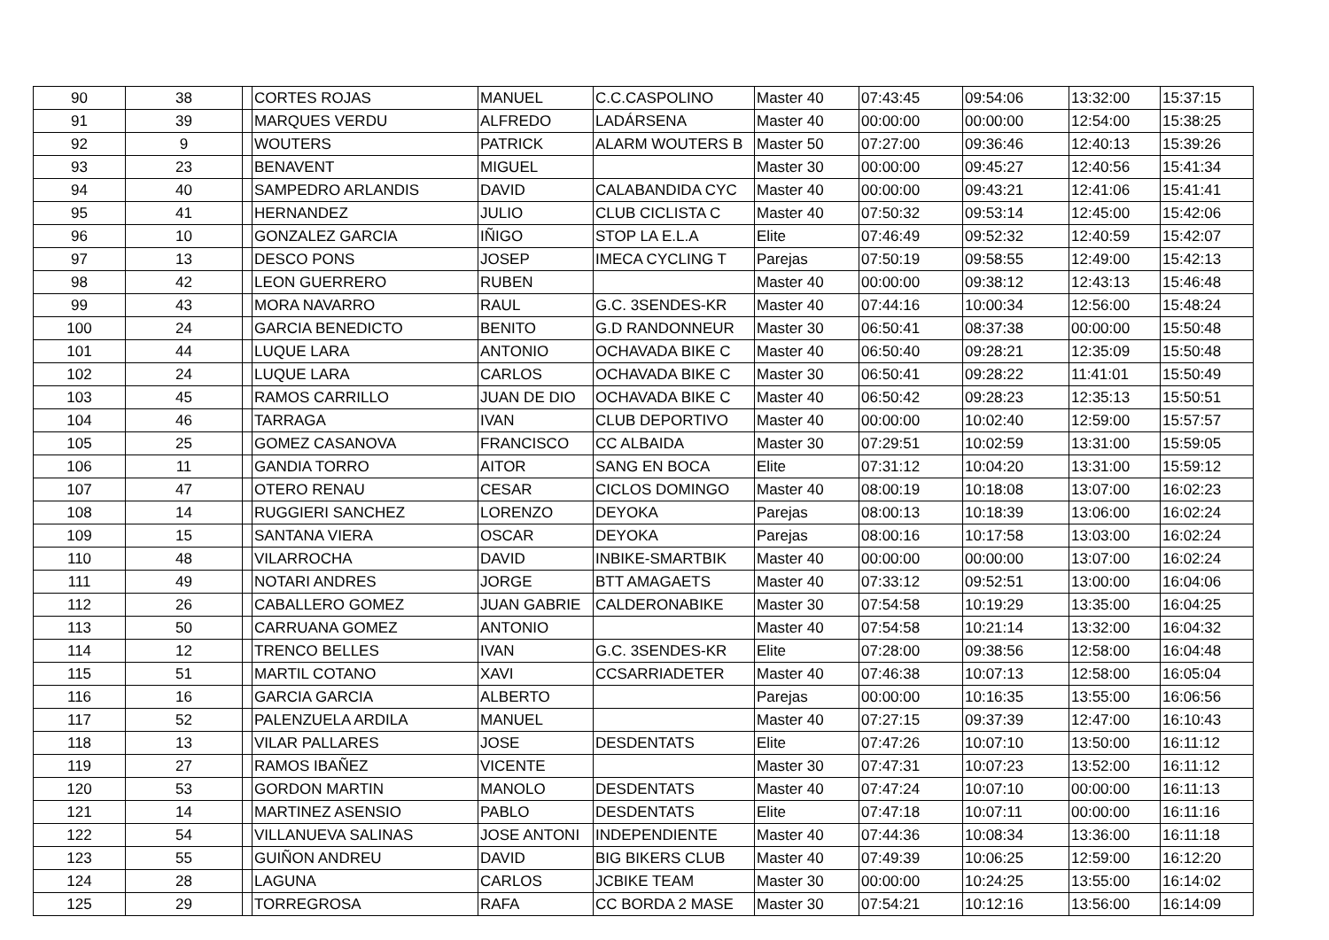| 90 | 38 | | CORTES ROJAS | MANUEL | C.C.CASPOLINO | Master 40 | 07:43:45 | 09:54:06 | 13:32:00 | 15:37:15 |
| 91 | 39 | | MARQUES VERDU | ALFREDO | LADÁRSENA | Master 40 | 00:00:00 | 00:00:00 | 12:54:00 | 15:38:25 |
| 92 | 9 | | WOUTERS | PATRICK | ALARM WOUTERS B | Master 50 | 07:27:00 | 09:36:46 | 12:40:13 | 15:39:26 |
| 93 | 23 | | BENAVENT | MIGUEL | | Master 30 | 00:00:00 | 09:45:27 | 12:40:56 | 15:41:34 |
| 94 | 40 | | SAMPEDRO ARLANDIS | DAVID | CALABANDIDA CYC | Master 40 | 00:00:00 | 09:43:21 | 12:41:06 | 15:41:41 |
| 95 | 41 | | HERNANDEZ | JULIO | CLUB CICLISTA C | Master 40 | 07:50:32 | 09:53:14 | 12:45:00 | 15:42:06 |
| 96 | 10 | | GONZALEZ GARCIA | IÑIGO | STOP LA E.L.A | Elite | 07:46:49 | 09:52:32 | 12:40:59 | 15:42:07 |
| 97 | 13 | | DESCO PONS | JOSEP | IMECA CYCLING T | Parejas | 07:50:19 | 09:58:55 | 12:49:00 | 15:42:13 |
| 98 | 42 | | LEON GUERRERO | RUBEN | | Master 40 | 00:00:00 | 09:38:12 | 12:43:13 | 15:46:48 |
| 99 | 43 | | MORA NAVARRO | RAUL | G.C. 3SENDES-KR | Master 40 | 07:44:16 | 10:00:34 | 12:56:00 | 15:48:24 |
| 100 | 24 | | GARCIA BENEDICTO | BENITO | G.D RANDONNEUR | Master 30 | 06:50:41 | 08:37:38 | 00:00:00 | 15:50:48 |
| 101 | 44 | | LUQUE LARA | ANTONIO | OCHAVADA BIKE C | Master 40 | 06:50:40 | 09:28:21 | 12:35:09 | 15:50:48 |
| 102 | 24 | | LUQUE LARA | CARLOS | OCHAVADA BIKE C | Master 30 | 06:50:41 | 09:28:22 | 11:41:01 | 15:50:49 |
| 103 | 45 | | RAMOS CARRILLO | JUAN DE DIO | OCHAVADA BIKE C | Master 40 | 06:50:42 | 09:28:23 | 12:35:13 | 15:50:51 |
| 104 | 46 | | TARRAGA | IVAN | CLUB DEPORTIVO | Master 40 | 00:00:00 | 10:02:40 | 12:59:00 | 15:57:57 |
| 105 | 25 | | GOMEZ CASANOVA | FRANCISCO | CC ALBAIDA | Master 30 | 07:29:51 | 10:02:59 | 13:31:00 | 15:59:05 |
| 106 | 11 | | GANDIA TORRO | AITOR | SANG EN BOCA | Elite | 07:31:12 | 10:04:20 | 13:31:00 | 15:59:12 |
| 107 | 47 | | OTERO RENAU | CESAR | CICLOS DOMINGO | Master 40 | 08:00:19 | 10:18:08 | 13:07:00 | 16:02:23 |
| 108 | 14 | | RUGGIERI SANCHEZ | LORENZO | DEYOKA | Parejas | 08:00:13 | 10:18:39 | 13:06:00 | 16:02:24 |
| 109 | 15 | | SANTANA VIERA | OSCAR | DEYOKA | Parejas | 08:00:16 | 10:17:58 | 13:03:00 | 16:02:24 |
| 110 | 48 | | VILARROCHA | DAVID | INBIKE-SMARTBIK | Master 40 | 00:00:00 | 00:00:00 | 13:07:00 | 16:02:24 |
| 111 | 49 | | NOTARI ANDRES | JORGE | BTT AMAGAETS | Master 40 | 07:33:12 | 09:52:51 | 13:00:00 | 16:04:06 |
| 112 | 26 | | CABALLERO GOMEZ | JUAN GABRIE | CALDERONABIKE | Master 30 | 07:54:58 | 10:19:29 | 13:35:00 | 16:04:25 |
| 113 | 50 | | CARRUANA GOMEZ | ANTONIO | | Master 40 | 07:54:58 | 10:21:14 | 13:32:00 | 16:04:32 |
| 114 | 12 | | TRENCO BELLES | IVAN | G.C. 3SENDES-KR | Elite | 07:28:00 | 09:38:56 | 12:58:00 | 16:04:48 |
| 115 | 51 | | MARTIL COTANO | XAVI | CCSARRIADETER | Master 40 | 07:46:38 | 10:07:13 | 12:58:00 | 16:05:04 |
| 116 | 16 | | GARCIA GARCIA | ALBERTO | | Parejas | 00:00:00 | 10:16:35 | 13:55:00 | 16:06:56 |
| 117 | 52 | | PALENZUELA ARDILA | MANUEL | | Master 40 | 07:27:15 | 09:37:39 | 12:47:00 | 16:10:43 |
| 118 | 13 | | VILAR PALLARES | JOSE | DESDENTATS | Elite | 07:47:26 | 10:07:10 | 13:50:00 | 16:11:12 |
| 119 | 27 | | RAMOS IBAÑEZ | VICENTE | | Master 30 | 07:47:31 | 10:07:23 | 13:52:00 | 16:11:12 |
| 120 | 53 | | GORDON MARTIN | MANOLO | DESDENTATS | Master 40 | 07:47:24 | 10:07:10 | 00:00:00 | 16:11:13 |
| 121 | 14 | | MARTINEZ ASENSIO | PABLO | DESDENTATS | Elite | 07:47:18 | 10:07:11 | 00:00:00 | 16:11:16 |
| 122 | 54 | | VILLANUEVA SALINAS | JOSE ANTONI | INDEPENDIENTE | Master 40 | 07:44:36 | 10:08:34 | 13:36:00 | 16:11:18 |
| 123 | 55 | | GUIÑON ANDREU | DAVID | BIG BIKERS CLUB | Master 40 | 07:49:39 | 10:06:25 | 12:59:00 | 16:12:20 |
| 124 | 28 | | LAGUNA | CARLOS | JCBIKE TEAM | Master 30 | 00:00:00 | 10:24:25 | 13:55:00 | 16:14:02 |
| 125 | 29 | | TORREGROSA | RAFA | CC BORDA 2 MASE | Master 30 | 07:54:21 | 10:12:16 | 13:56:00 | 16:14:09 |